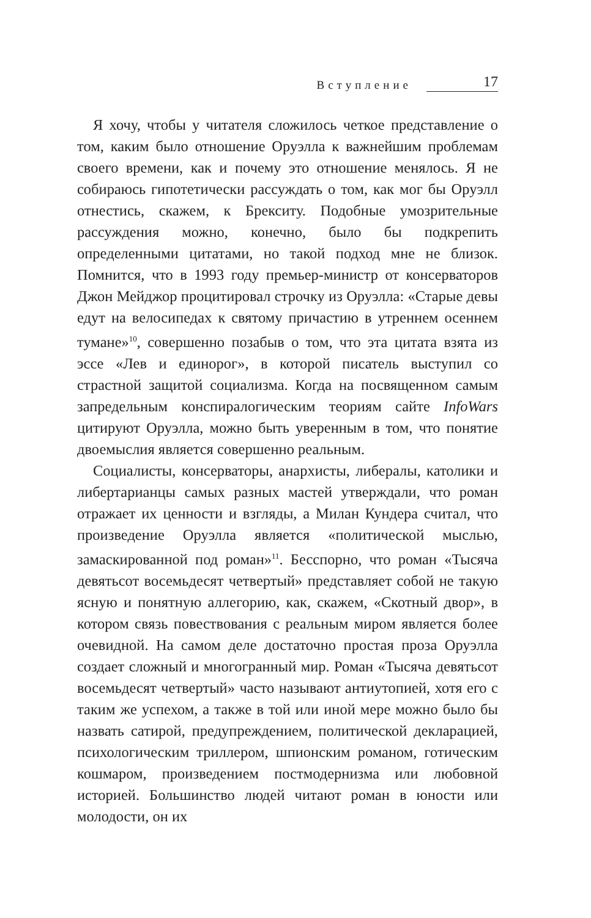Вступление 17
Я хочу, чтобы у читателя сложилось четкое представление о том, каким было отношение Оруэлла к важнейшим проблемам своего времени, как и почему это отношение менялось. Я не собираюсь гипотетически рассуждать о том, как мог бы Оруэлл отнестись, скажем, к Брекситу. Подобные умозрительные рассуждения можно, конечно, было бы подкрепить определенными цитатами, но такой подход мне не близок. Помнится, что в 1993 году премьер-министр от консерваторов Джон Мейджор процитировал строчку из Оруэлла: «Старые девы едут на велосипедах к святому причастию в утреннем осеннем тумане»<sup>10</sup>, совершенно позабыв о том, что эта цитата взята из эссе «Лев и единорог», в которой писатель выступил со страстной защитой социализма. Когда на посвященном самым запредельным конспиралогическим теориям сайте InfoWars цитируют Оруэлла, можно быть уверенным в том, что понятие двоемыслия является совершенно реальным.
Социалисты, консерваторы, анархисты, либералы, католики и либертарианцы самых разных мастей утверждали, что роман отражает их ценности и взгляды, а Милан Кундера считал, что произведение Оруэлла является «политической мыслью, замаскированной под роман»<sup>11</sup>. Бесспорно, что роман «Тысяча девятьсот восемьдесят четвертый» представляет собой не такую ясную и понятную аллегорию, как, скажем, «Скотный двор», в котором связь повествования с реальным миром является более очевидной. На самом деле достаточно простая проза Оруэлла создает сложный и многогранный мир. Роман «Тысяча девятьсот восемьдесят четвертый» часто называют антиутопией, хотя его с таким же успехом, а также в той или иной мере можно было бы назвать сатирой, предупреждением, политической декларацией, психологическим триллером, шпионским романом, готическим кошмаром, произведением постмодернизма или любовной историей. Большинство людей читают роман в юности или молодости, он их